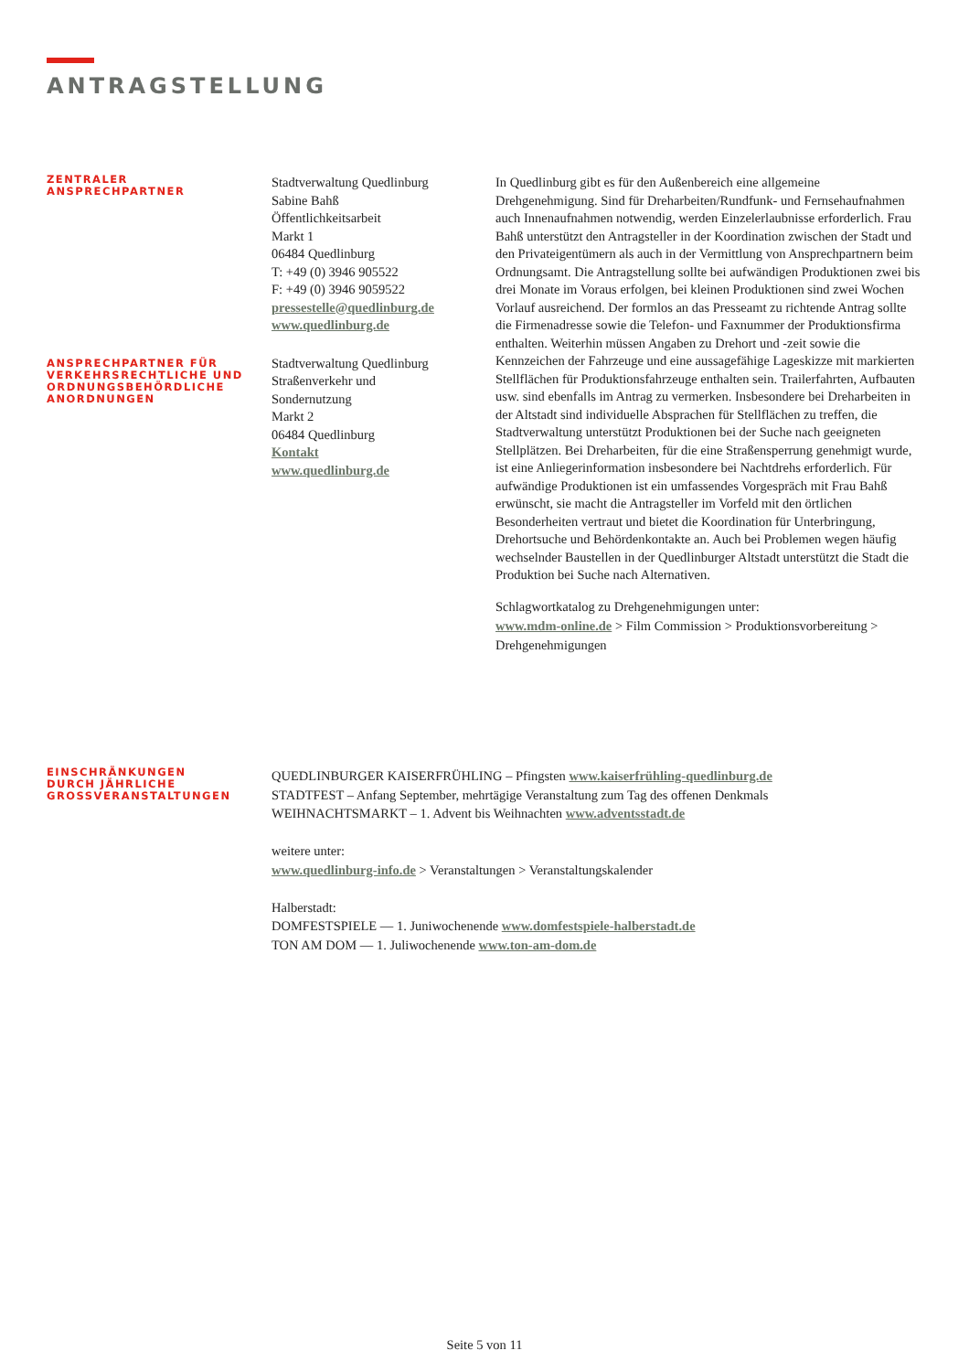ANTRAGSTELLUNG
ZENTRALER
ANSPRECHPARTNER
ANSPRECHPARTNER FÜR
VERKEHRSRECHTLICHE UND
ORDNUNGSBEHÖRDLICHE
ANORDNUNGEN
Stadtverwaltung Quedlinburg
Sabine Bahß
Öffentlichkeitsarbeit
Markt 1
06484 Quedlinburg
T: +49 (0) 3946 905522
F: +49 (0) 3946 9059522
pressestelle@quedlinburg.de
www.quedlinburg.de
Stadtverwaltung Quedlinburg
Straßenverkehr und
Sondernutzung
Markt 2
06484 Quedlinburg
Kontakt
www.quedlinburg.de
In Quedlinburg gibt es für den Außenbereich eine allgemeine Drehgenehmigung. Sind für Dreharbeiten/Rundfunk- und Fernsehaufnahmen auch Innenaufnahmen notwendig, werden Einzelerlaubnisse erforderlich. Frau Bahß unterstützt den Antragsteller in der Koordination zwischen der Stadt und den Privateigentümern als auch in der Vermittlung von Ansprechpartnern beim Ordnungsamt. Die Antragstellung sollte bei aufwändigen Produktionen zwei bis drei Monate im Voraus erfolgen, bei kleinen Produktionen sind zwei Wochen Vorlauf ausreichend. Der formlos an das Presseamt zu richtende Antrag sollte die Firmenadresse sowie die Telefon- und Faxnummer der Produktionsfirma enthalten. Weiterhin müssen Angaben zu Drehort und -zeit sowie die Kennzeichen der Fahrzeuge und eine aussagefähige Lageskizze mit markierten Stellflächen für Produktionsfahrzeuge enthalten sein. Trailerfahrten, Aufbauten usw. sind ebenfalls im Antrag zu vermerken. Insbesondere bei Dreharbeiten in der Altstadt sind individuelle Absprachen für Stellflächen zu treffen, die Stadtverwaltung unterstützt Produktionen bei der Suche nach geeigneten Stellplätzen. Bei Dreharbeiten, für die eine Straßensperrung genehmigt wurde, ist eine Anliegerinformation insbesondere bei Nachtdrehs erforderlich. Für aufwändige Produktionen ist ein umfassendes Vorgespräch mit Frau Bahß erwünscht, sie macht die Antragsteller im Vorfeld mit den örtlichen Besonderheiten vertraut und bietet die Koordination für Unterbringung, Drehortsuche und Behördenkontakte an. Auch bei Problemen wegen häufig wechselnder Baustellen in der Quedlinburger Altstadt unterstützt die Stadt die Produktion bei Suche nach Alternativen.
Schlagwortkatalog zu Drehgenehmigungen unter:
www.mdm-online.de > Film Commission > Produktionsvorbereitung > Drehgenehmigungen
EINSCHRÄNKUNGEN
DURCH JÄHRLICHE
GROSSVERANSTALTUNGEN
QUEDLINBURGER KAISERFRÜHLING – Pfingsten www.kaiserfrühling-quedlinburg.de
STADTFEST – Anfang September, mehrtägige Veranstaltung zum Tag des offenen Denkmals
WEIHNACHTSMARKT – 1. Advent bis Weihnachten www.adventsstadt.de
weitere unter:
www.quedlinburg-info.de > Veranstaltungen > Veranstaltungskalender
Halberstadt:
DOMFESTSPIELE — 1. Juniwochenende www.domfestspiele-halberstadt.de
TON AM DOM — 1. Juliwochenende www.ton-am-dom.de
Seite 5 von 11